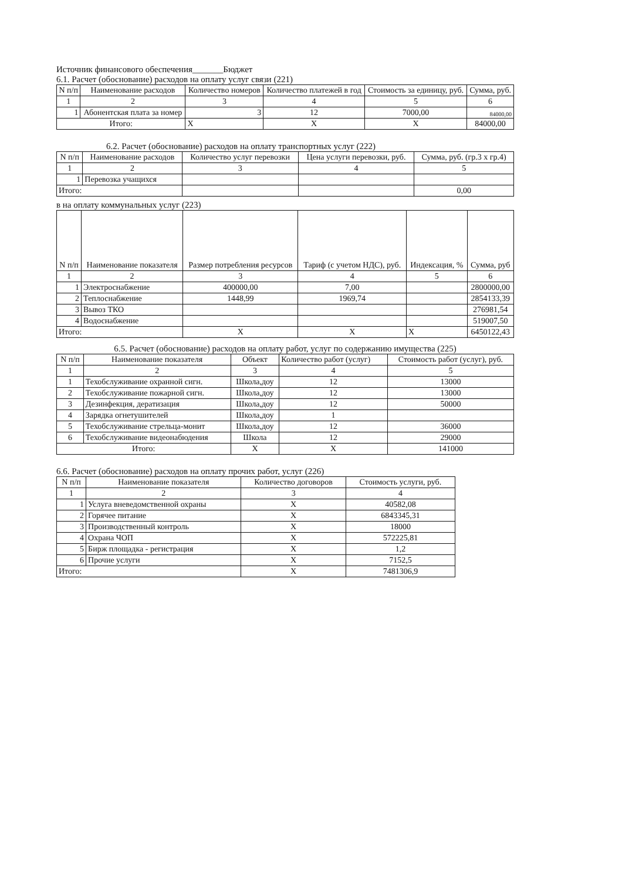Источник финансового обеспечения_______Бюджет
6.1. Расчет (обоснование) расходов на оплату услуг связи (221)
| N п/п | Наименование расходов | Количество номеров | Количество платежей в год | Стоимость за единицу, руб. | Сумма, руб. |
| --- | --- | --- | --- | --- | --- |
| 1 | 2 | 3 | 4 | 5 | 6 |
| 1 | Абонентская плата за номер | 3 | 12 | 7000,00 | 84000,00 |
| Итого: | | Х | Х | Х | 84000,00 |
6.2. Расчет (обоснование) расходов на оплату транспортных услуг (222)
| N п/п | Наименование расходов | Количество услуг перевозки | Цена услуги перевозки, руб. | Сумма, руб. (гр.3 х гр.4) |
| --- | --- | --- | --- | --- |
| 1 | 2 | 3 | 4 | 5 |
| 1 | Перевозка учащихся | | | |
| Итого: | | | | 0,00 |
в на оплату коммунальных услуг (223)
| N п/п | Наименование показателя | Размер потребления ресурсов | Тариф (с учетом НДС), руб. | Индексация, % | Сумма, руб |
| --- | --- | --- | --- | --- | --- |
| 1 | 2 | 3 | 4 | 5 | 6 |
| 1 | Электроснабжение | 400000,00 | 7,00 | | 2800000,00 |
| 2 | Теплоснабжение | 1448,99 | 1969,74 | | 2854133,39 |
| 3 | Вывоз ТКО | | | | 276981,54 |
| 4 | Водоснабжение | | | | 519007,50 |
| Итого: | | Х | Х | Х | 6450122,43 |
6.5. Расчет (обоснование) расходов на оплату работ, услуг по содержанию имущества (225)
| N п/п | Наименование показателя | Объект | Количество работ (услуг) | Стоимость работ (услуг), руб. |
| --- | --- | --- | --- | --- |
| 1 | 2 | 3 | 4 | 5 |
| 1 | Техобслуживание охранной сигн. | Школа,доу | 12 | 13000 |
| 2 | Техобслуживание пожарной сигн. | Школа,доу | 12 | 13000 |
| 3 | Дезинфекция, дератизация | Школа,доу | 12 | 50000 |
| 4 | Зарядка огнетушителей | Школа,доу | 1 | |
| 5 | Техобслуживание стрельца-монит | Школа,доу | 12 | 36000 |
| 6 | Техобслуживание видеонабюдения | Школа | 12 | 29000 |
| Итого: | | Х | Х | 141000 |
6.6. Расчет (обоснование) расходов на оплату прочих работ, услуг (226)
| N п/п | Наименование показателя | Количество договоров | Стоимость услуги, руб. |
| --- | --- | --- | --- |
| 1 | 2 | 3 | 4 |
| 1 | Услуга вневедомственной охраны | Х | 40582,08 |
| 2 | Горячее питание | Х | 6843345,31 |
| 3 | Производственный контроль | Х | 18000 |
| 4 | Охрана ЧОП | Х | 572225,81 |
| 5 | Бирж площадка - регистрация | Х | 1,2 |
| 6 | Прочие услуги | Х | 7152,5 |
| Итого: | | Х | 7481306,9 |